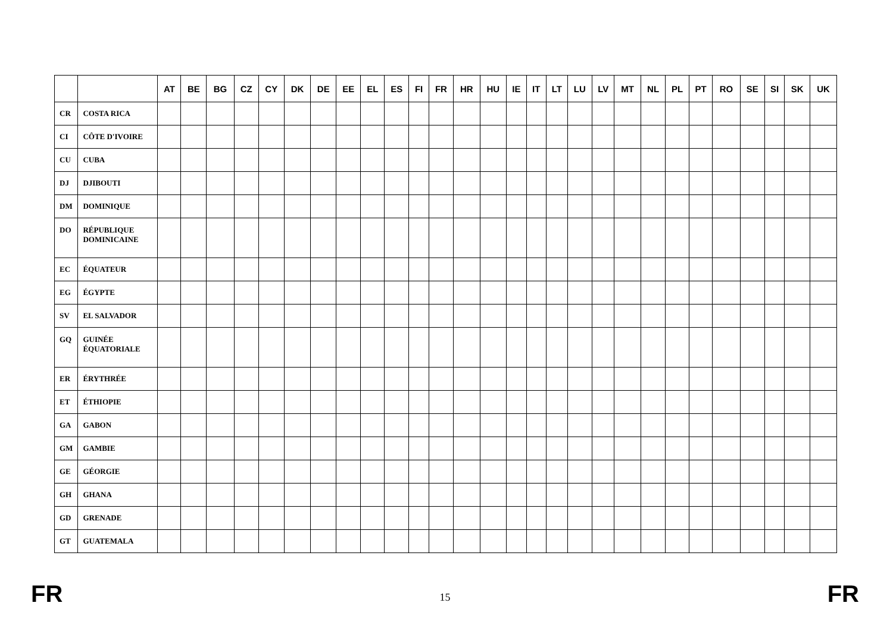| | | AT | BE | BG | CZ | CY | DK | DE | EE | EL | ES | FI | FR | HR | HU | IE | IT | LT | LU | LV | MT | NL | PL | PT | RO | SE | SI | SK | UK |
| --- | --- | --- | --- | --- | --- | --- | --- | --- | --- | --- | --- | --- | --- | --- | --- | --- | --- | --- | --- | --- | --- | --- | --- | --- | --- | --- | --- | --- | --- |
| CR | COSTA RICA | | | | | | | | | | | | | | | | | | | | | | | | | | | | |
| CI | CÔTE D'IVOIRE | | | | | | | | | | | | | | | | | | | | | | | | | | | | |
| CU | CUBA | | | | | | | | | | | | | | | | | | | | | | | | | | | | |
| DJ | DJIBOUTI | | | | | | | | | | | | | | | | | | | | | | | | | | | | |
| DM | DOMINIQUE | | | | | | | | | | | | | | | | | | | | | | | | | | | | |
| DO | RÉPUBLIQUE DOMINICAINE | | | | | | | | | | | | | | | | | | | | | | | | | | | | |
| EC | ÉQUATEUR | | | | | | | | | | | | | | | | | | | | | | | | | | | | |
| EG | ÉGYPTE | | | | | | | | | | | | | | | | | | | | | | | | | | | | |
| SV | EL SALVADOR | | | | | | | | | | | | | | | | | | | | | | | | | | | | |
| GQ | GUINÉE ÉQUATORIALE | | | | | | | | | | | | | | | | | | | | | | | | | | | | |
| ER | ÉRYTHRÉE | | | | | | | | | | | | | | | | | | | | | | | | | | | | |
| ET | ÉTHIOPIE | | | | | | | | | | | | | | | | | | | | | | | | | | | | |
| GA | GABON | | | | | | | | | | | | | | | | | | | | | | | | | | | | |
| GM | GAMBIE | | | | | | | | | | | | | | | | | | | | | | | | | | | | |
| GE | GÉORGIE | | | | | | | | | | | | | | | | | | | | | | | | | | | | |
| GH | GHANA | | | | | | | | | | | | | | | | | | | | | | | | | | | | |
| GD | GRENADE | | | | | | | | | | | | | | | | | | | | | | | | | | | | |
| GT | GUATEMALA | | | | | | | | | | | | | | | | | | | | | | | | | | | | |
FR 15 FR